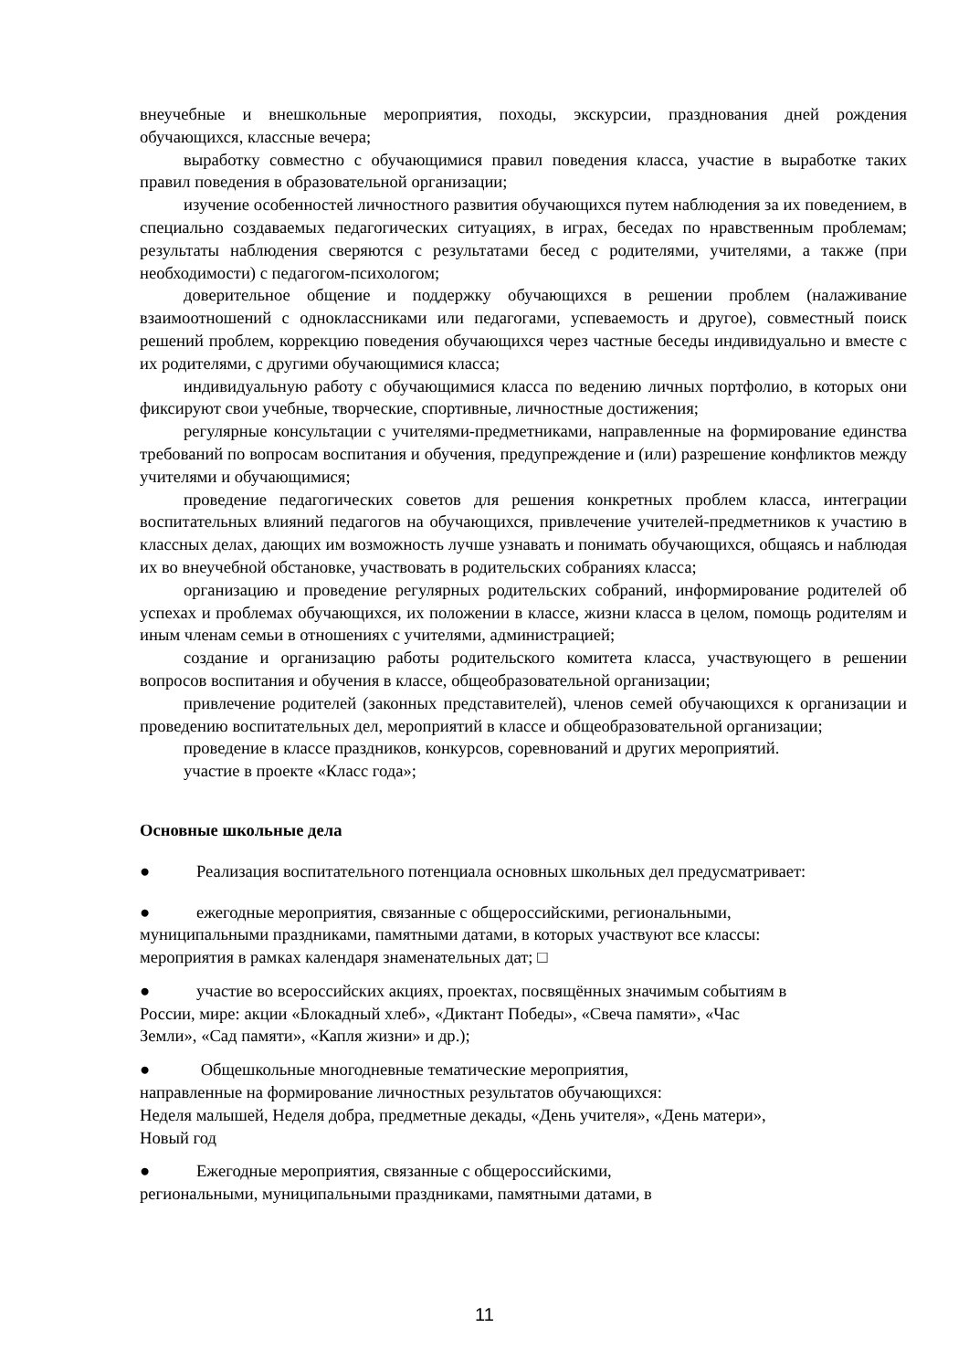внеучебные и внешкольные мероприятия, походы, экскурсии, празднования дней рождения обучающихся, классные вечера;
выработку совместно с обучающимися правил поведения класса, участие в выработке таких правил поведения в образовательной организации;
изучение особенностей личностного развития обучающихся путем наблюдения за их поведением, в специально создаваемых педагогических ситуациях, в играх, беседах по нравственным проблемам; результаты наблюдения сверяются с результатами бесед с родителями, учителями, а также (при необходимости) с педагогом-психологом;
доверительное общение и поддержку обучающихся в решении проблем (налаживание взаимоотношений с одноклассниками или педагогами, успеваемость и другое), совместный поиск решений проблем, коррекцию поведения обучающихся через частные беседы индивидуально и вместе с их родителями, с другими обучающимися класса;
индивидуальную работу с обучающимися класса по ведению личных портфолио, в которых они фиксируют свои учебные, творческие, спортивные, личностные достижения;
регулярные консультации с учителями-предметниками, направленные на формирование единства требований по вопросам воспитания и обучения, предупреждение и (или) разрешение конфликтов между учителями и обучающимися;
проведение педагогических советов для решения конкретных проблем класса, интеграции воспитательных влияний педагогов на обучающихся, привлечение учителей-предметников к участию в классных делах, дающих им возможность лучше узнавать и понимать обучающихся, общаясь и наблюдая их во внеучебной обстановке, участвовать в родительских собраниях класса;
организацию и проведение регулярных родительских собраний, информирование родителей об успехах и проблемах обучающихся, их положении в классе, жизни класса в целом, помощь родителям и иным членам семьи в отношениях с учителями, администрацией;
создание и организацию работы родительского комитета класса, участвующего в решении вопросов воспитания и обучения в классе, общеобразовательной организации;
привлечение родителей (законных представителей), членов семей обучающихся к организации и проведению воспитательных дел, мероприятий в классе и общеобразовательной организации;
проведение в классе праздников, конкурсов, соревнований и других мероприятий.
участие в проекте «Класс года»;
Основные школьные дела
● Реализация воспитательного потенциала основных школьных дел предусматривает:
● ежегодные мероприятия, связанные с общероссийскими, региональными,
муниципальными праздниками, памятными датами, в которых участвуют все классы:
мероприятия в рамках календаря знаменательных дат; □
● участие во всероссийских акциях, проектах, посвящённых значимым событиям в
России, мире: акции «Блокадный хлеб», «Диктант Победы», «Свеча памяти», «Час
Земли», «Сад памяти», «Капля жизни» и др.);
● Общешкольные многодневные тематические мероприятия,
направленные на формирование личностных результатов обучающихся:
Неделя малышей, Неделя добра, предметные декады, «День учителя», «День матери»,
Новый год
● Ежегодные мероприятия, связанные с общероссийскими,
региональными, муниципальными праздниками, памятными датами, в
11